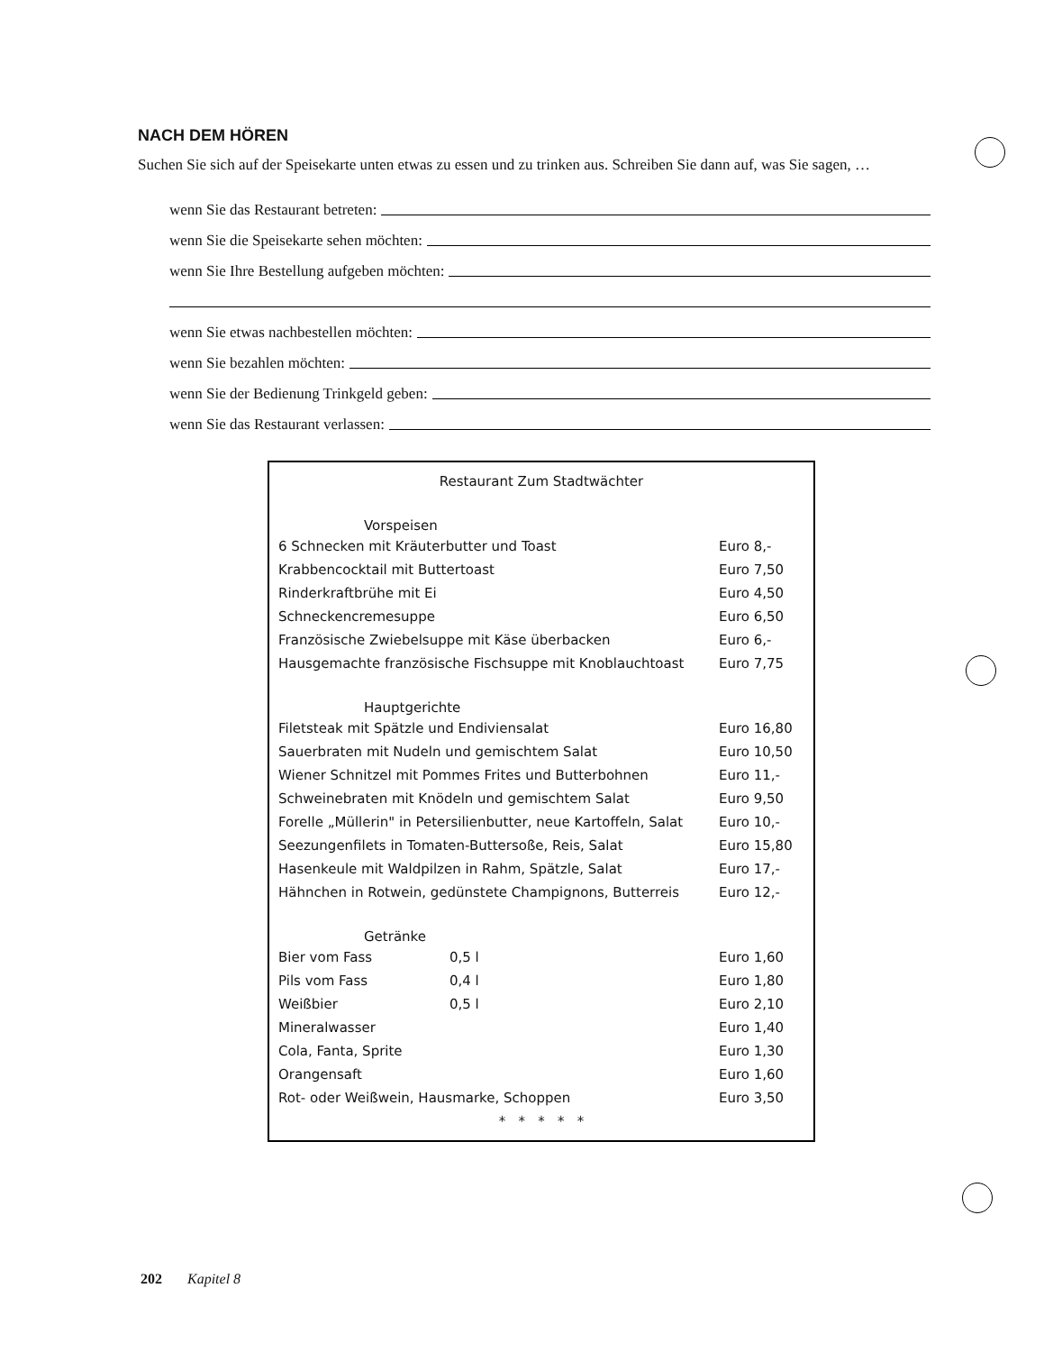NACH DEM HÖREN
Suchen Sie sich auf der Speisekarte unten etwas zu essen und zu trinken aus. Schreiben Sie dann auf, was Sie sagen, …
wenn Sie das Restaurant betreten:
wenn Sie die Speisekarte sehen möchten:
wenn Sie Ihre Bestellung aufgeben möchten:
wenn Sie etwas nachbestellen möchten:
wenn Sie bezahlen möchten:
wenn Sie der Bedienung Trinkgeld geben:
wenn Sie das Restaurant verlassen:
| Restaurant Zum Stadtwächter | | |
| Vorspeisen | | |
| 6 Schnecken mit Kräuterbutter und Toast | | Euro 8,- |
| Krabbencocktail mit Buttertoast | | Euro 7,50 |
| Rinderkraftbrühe mit Ei | | Euro 4,50 |
| Schneckencremesuppe | | Euro 6,50 |
| Französische Zwiebelsuppe mit Käse überbacken | | Euro 6,- |
| Hausgemachte französische Fischsuppe mit Knoblauchtoast | | Euro 7,75 |
| Hauptgerichte | | |
| Filetsteak mit Spätzle und Endiviensalat | | Euro 16,80 |
| Sauerbraten mit Nudeln und gemischtem Salat | | Euro 10,50 |
| Wiener Schnitzel mit Pommes Frites und Butterbohnen | | Euro 11,- |
| Schweinebraten mit Knödeln und gemischtem Salat | | Euro 9,50 |
| Forelle „Müllerin" in Petersilienbutter, neue Kartoffeln, Salat | | Euro 10,- |
| Seezungenfilets in Tomaten-Buttersoße, Reis, Salat | | Euro 15,80 |
| Hasenkeule mit Waldpilzen in Rahm, Spätzle, Salat | | Euro 17,- |
| Hähnchen in Rotwein, gedünstete Champignons, Butterreis | | Euro 12,- |
| Getränke | | |
| Bier vom Fass | 0,5 l | Euro 1,60 |
| Pils vom Fass | 0,4 l | Euro 1,80 |
| Weißbier | 0,5 l | Euro 2,10 |
| Mineralwasser | | Euro 1,40 |
| Cola, Fanta, Sprite | | Euro 1,30 |
| Orangensaft | | Euro 1,60 |
| Rot- oder Weißwein, Hausmarke, Schoppen | | Euro 3,50 |
| * * * * * | | |
202 Kapitel 8